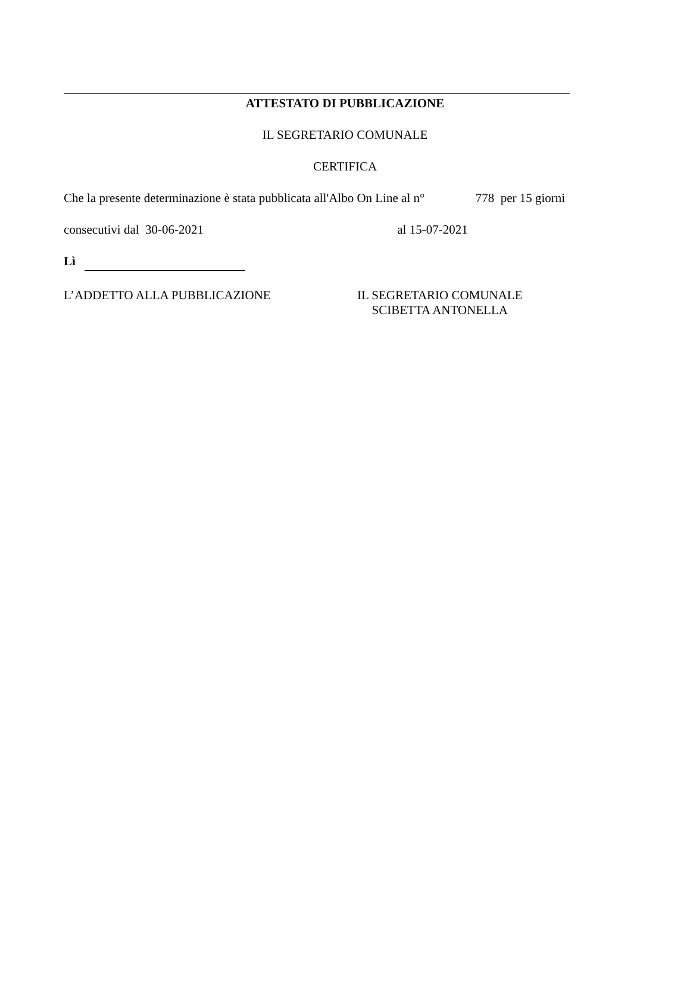ATTESTATO DI PUBBLICAZIONE
IL SEGRETARIO COMUNALE
CERTIFICA
Che la presente determinazione è stata pubblicata all'Albo On Line al n° 778 per 15 giorni
consecutivi dal 30-06-2021 al 15-07-2021
Lì
L’ADDETTO ALLA PUBBLICAZIONE IL SEGRETARIO COMUNALE
SCIBETTA ANTONELLA